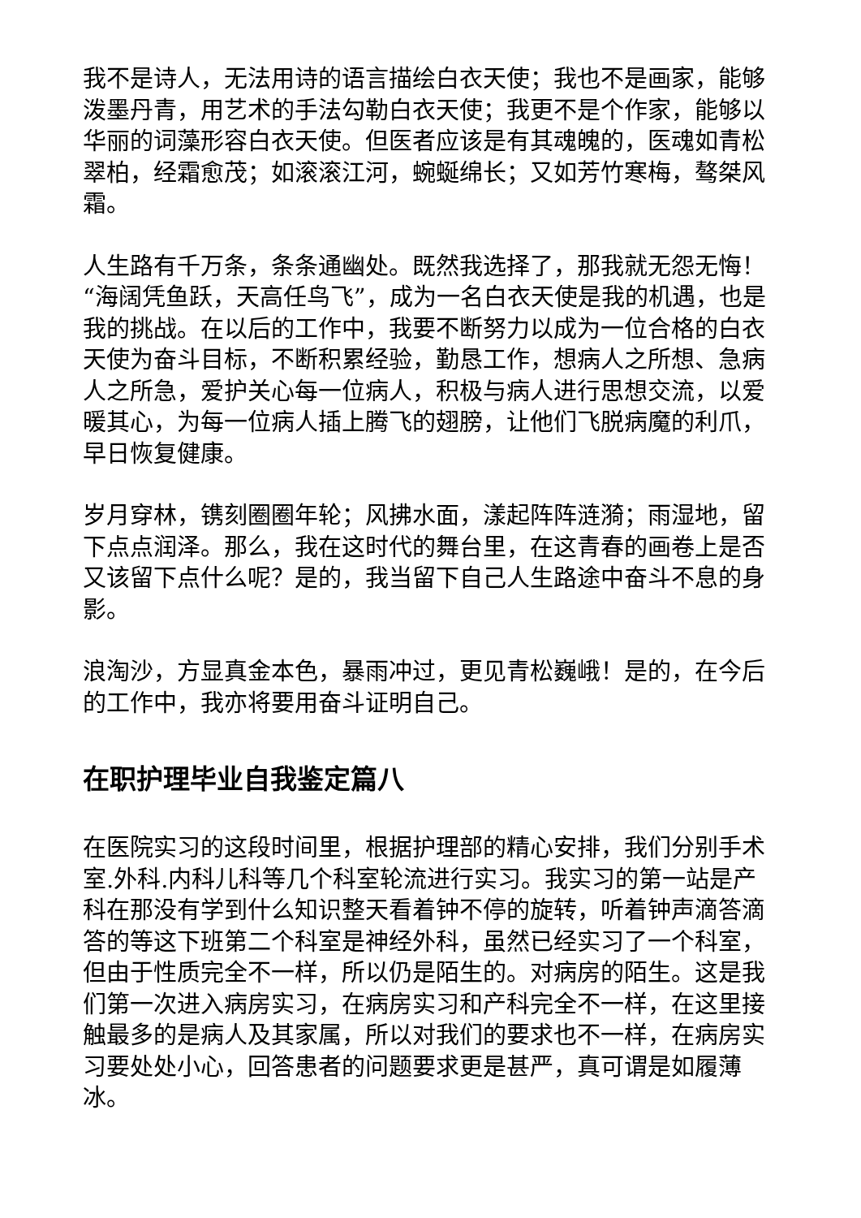我不是诗人，无法用诗的语言描绘白衣天使；我也不是画家，能够泼墨丹青，用艺术的手法勾勒白衣天使；我更不是个作家，能够以华丽的词藻形容白衣天使。但医者应该是有其魂魄的，医魂如青松翠柏，经霜愈茂；如滚滚江河，蜿蜒绵长；又如芳竹寒梅，骜桀风霜。
人生路有千万条，条条通幽处。既然我选择了，那我就无怨无悔！“海阔凭鱼跃，天高任鸟飞”，成为一名白衣天使是我的机遇，也是我的挑战。在以后的工作中，我要不断努力以成为一位合格的白衣天使为奋斗目标，不断积累经验，勤恳工作，想病人之所想、急病人之所急，爱护关心每一位病人，积极与病人进行思想交流，以爱暖其心，为每一位病人插上腾飞的翅膀，让他们飞脱病魔的利爪，早日恢复健康。
岁月穿林，镌刻圈圈年轮；风拂水面，漾起阵阵涟漪；雨湿地，留下点点润泽。那么，我在这时代的舞台里，在这青春的画卷上是否又该留下点什么呢？是的，我当留下自己人生路途中奋斗不息的身影。
浪淘沙，方显真金本色，暴雨冲过，更见青松巍峨！是的，在今后的工作中，我亦将要用奋斗证明自己。
在职护理毕业自我鉴定篇八
在医院实习的这段时间里，根据护理部的精心安排，我们分别手术室.外科.内科儿科等几个科室轮流进行实习。我实习的第一站是产科在那没有学到什么知识整天看着钟不停的旋转，听着钟声滴答滴答的等这下班第二个科室是神经外科，虽然已经实习了一个科室，但由于性质完全不一样，所以仍是陌生的。对病房的陌生。这是我们第一次进入病房实习，在病房实习和产科完全不一样，在这里接触最多的是病人及其家属，所以对我们的要求也不一样，在病房实习要处处小心，回答患者的问题要求更是甚严，真可谓是如履薄冰。